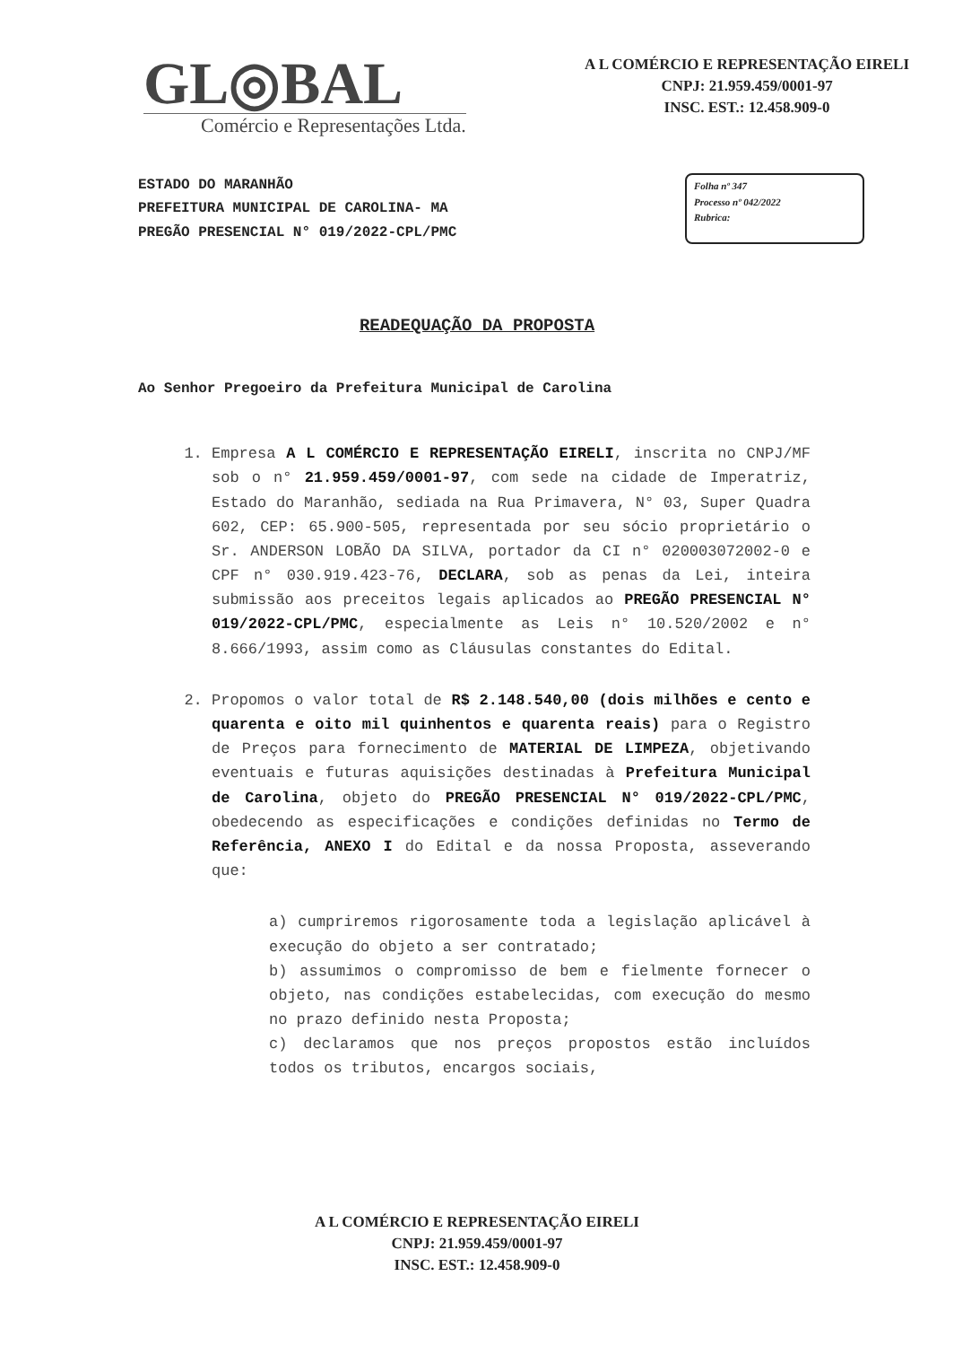GL◎BAL
Comércio e Representações Ltda.
A L COMÉRCIO E REPRESENTAÇÃO EIRELI
CNPJ: 21.959.459/0001-97
INSC. EST.: 12.458.909-0
ESTADO DO MARANHÃO
PREFEITURA MUNICIPAL DE CAROLINA- MA
PREGÃO PRESENCIAL N° 019/2022-CPL/PMC
Folha nº 347
Processo nº 042/2022
Rubrica:
READEQUAÇÃO DA PROPOSTA
Ao Senhor Pregoeiro da Prefeitura Municipal de Carolina
1. Empresa A L COMÉRCIO E REPRESENTAÇÃO EIRELI, inscrita no CNPJ/MF sob o n° 21.959.459/0001-97, com sede na cidade de Imperatriz, Estado do Maranhão, sediada na Rua Primavera, N° 03, Super Quadra 602, CEP: 65.900-505, representada por seu sócio proprietário o Sr. ANDERSON LOBÃO DA SILVA, portador da CI n° 020003072002-0 e CPF n° 030.919.423-76, DECLARA, sob as penas da Lei, inteira submissão aos preceitos legais aplicados ao PREGÃO PRESENCIAL N° 019/2022-CPL/PMC, especialmente as Leis n° 10.520/2002 e n° 8.666/1993, assim como as Cláusulas constantes do Edital.
2. Propomos o valor total de R$ 2.148.540,00 (dois milhões e cento e quarenta e oito mil quinhentos e quarenta reais) para o Registro de Preços para fornecimento de MATERIAL DE LIMPEZA, objetivando eventuais e futuras aquisições destinadas à Prefeitura Municipal de Carolina, objeto do PREGÃO PRESENCIAL N° 019/2022-CPL/PMC, obedecendo as especificações e condições definidas no Termo de Referência, ANEXO I do Edital e da nossa Proposta, asseverando que:
a) cumpriremos rigorosamente toda a legislação aplicável à execução do objeto a ser contratado;
b) assumimos o compromisso de bem e fielmente fornecer o objeto, nas condições estabelecidas, com execução do mesmo no prazo definido nesta Proposta;
c) declaramos que nos preços propostos estão incluídos todos os tributos, encargos sociais,
A L COMÉRCIO E REPRESENTAÇÃO EIRELI
CNPJ: 21.959.459/0001-97
INSC. EST.: 12.458.909-0